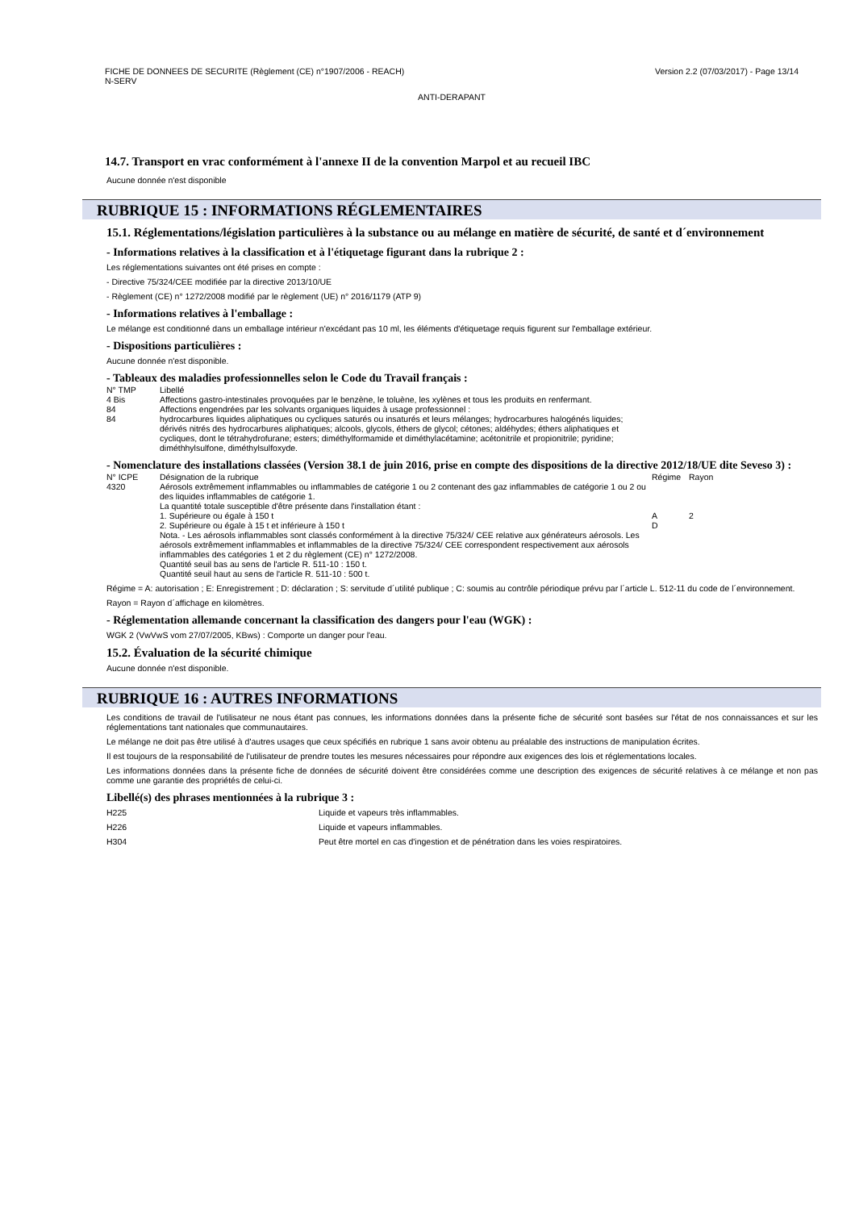Version 2.2 (07/03/2017) - Page 13/14 FICHE DE DONNEES DE SECURITE (Règlement (CE) n°1907/2006 - REACH)
N-SERV
ANTI-DERAPANT
14.7. Transport en vrac conformément à l'annexe II de la convention Marpol et au recueil IBC
Aucune donnée n'est disponible
RUBRIQUE 15 : INFORMATIONS RÉGLEMENTAIRES
15.1. Réglementations/législation particulières à la substance ou au mélange en matière de sécurité, de santé et d´environnement
- Informations relatives à la classification et à l'étiquetage figurant dans la rubrique 2 :
Les réglementations suivantes ont été prises en compte :
- Directive 75/324/CEE modifiée par la directive 2013/10/UE
- Règlement (CE) n° 1272/2008 modifié par le règlement (UE) n° 2016/1179 (ATP 9)
- Informations relatives à l'emballage :
Le mélange est conditionné dans un emballage intérieur n'excédant pas 10 ml, les éléments d'étiquetage requis figurent sur l'emballage extérieur.
- Dispositions particulières :
Aucune donnée n'est disponible.
- Tableaux des maladies professionnelles selon le Code du Travail français :
| N° TMP | Libellé |
| 4 Bis | Affections gastro-intestinales provoquées par le benzène, le toluène, les xylènes et tous les produits en renfermant. |
| 84 | Affections engendrées par les solvants organiques liquides à usage professionnel : |
| 84 | hydrocarbures liquides aliphatiques ou cycliques saturés ou insaturés et leurs mélanges; hydrocarbures halogénés liquides; dérivés nitrés des hydrocarbures aliphatiques; alcools, glycols, éthers de glycol; cétones; aldéhydes; éthers aliphatiques et cycliques, dont le tétrahydrofurane; esters; diméthylformamide et diméthylacétamine; acétonitrile et propionitrile; pyridine; diméthhylsulfone, diméthylsulfoxyde. |
- Nomenclature des installations classées (Version 38.1 de juin 2016, prise en compte des dispositions de la directive 2012/18/UE dite Seveso 3) :
| N° ICPE | Désignation de la rubrique | Régime | Rayon |
| 4320 | Aérosols extrêmement inflammables ou inflammables de catégorie 1 ou 2 contenant des gaz inflammables de catégorie 1 ou 2 ou des liquides inflammables de catégorie 1. La quantité totale susceptible d'être présente dans l'installation étant : | | |
| | 1. Supérieure ou égale à 150 t | A | 2 |
| | 2. Supérieure ou égale à 15 t et inférieure à 150 t | D | |
| | Nota. - Les aérosols inflammables sont classés conformément à la directive 75/324/ CEE relative aux générateurs aérosols. Les aérosols extrêmement inflammables et inflammables de la directive 75/324/ CEE correspondent respectivement aux aérosols inflammables des catégories 1 et 2 du règlement (CE) n° 1272/2008. Quantité seuil bas au sens de l'article R. 511-10 : 150 t. Quantité seuil haut au sens de l'article R. 511-10 : 500 t. | | |
Régime = A: autorisation ; E: Enregistrement ; D: déclaration ; S: servitude d´utilité publique ; C: soumis au contrôle périodique prévu par l´article L. 512-11 du code de l´environnement.
Rayon = Rayon d´affichage en kilomètres.
- Réglementation allemande concernant la classification des dangers pour l'eau (WGK) :
WGK 2 (VwVwS vom 27/07/2005, KBws) : Comporte un danger pour l'eau.
15.2. Évaluation de la sécurité chimique
Aucune donnée n'est disponible.
RUBRIQUE 16 : AUTRES INFORMATIONS
Les conditions de travail de l'utilisateur ne nous étant pas connues, les informations données dans la présente fiche de sécurité sont basées sur l'état de nos connaissances et sur les réglementations tant nationales que communautaires.
Le mélange ne doit pas être utilisé à d'autres usages que ceux spécifiés en rubrique 1 sans avoir obtenu au préalable des instructions de manipulation écrites.
Il est toujours de la responsabilité de l'utilisateur de prendre toutes les mesures nécessaires pour répondre aux exigences des lois et réglementations locales.
Les informations données dans la présente fiche de données de sécurité doivent être considérées comme une description des exigences de sécurité relatives à ce mélange et non pas comme une garantie des propriétés de celui-ci.
Libellé(s) des phrases mentionnées à la rubrique 3 :
| H225 | Liquide et vapeurs très inflammables. |
| H226 | Liquide et vapeurs inflammables. |
| H304 | Peut être mortel en cas d'ingestion et de pénétration dans les voies respiratoires. |